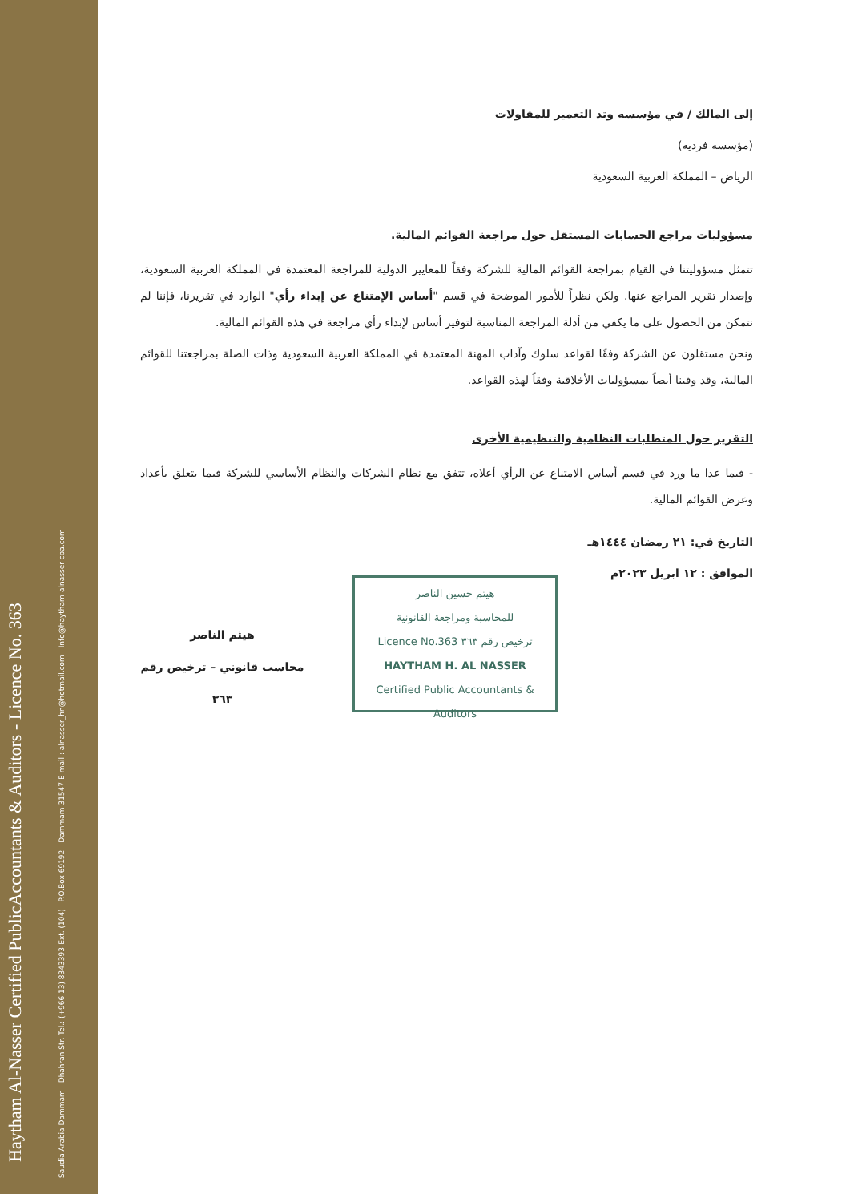Haytham Al-Nasser Certified PublicAccountants & Auditors - Licence No. 363
Saudia Arabia Dammam - Dhahran Str. Tel.: (+966 13) 8343393-Ext. (104) - P.O.Box 69192 - Dammam 31547 E-mail : alnasser_hn@hotmail.com - Info@haytham-alnasser-cpa.com
إلى المالك / في مؤسسه وتد التعمير للمقاولات
(مؤسسه فرديه)
الرياض – المملكة العربية السعودية
مسؤوليات مراجع الحسابات المستقل حول مراجعة القوائم المالية.
تتمثل مسؤوليتنا في القيام بمراجعة القوائم المالية للشركة وفقاً للمعايير الدولية للمراجعة المعتمدة في المملكة العربية السعودية، وإصدار تقرير المراجع عنها. ولكن نظراً للأمور الموضحة في قسم "أساس الإمتناع عن إبداء رأي" الوارد في تقريرنا، فإننا لم نتمكن من الحصول على ما يكفي من أدلة المراجعة المناسبة لتوفير أساس لإبداء رأي مراجعة في هذه القوائم المالية.
ونحن مستقلون عن الشركة وفقًا لقواعد سلوك وآداب المهنة المعتمدة في المملكة العربية السعودية وذات الصلة بمراجعتنا للقوائم المالية، وقد وفينا أيضاً بمسؤوليات الأخلاقية وفقاً لهذه القواعد.
التقرير حول المتطلبات النظامية والتنظيمية الأخرى
- فيما عدا ما ورد في قسم أساس الامتناع عن الرأي أعلاه، تتفق مع نظام الشركات والنظام الأساسي للشركة فيما يتعلق بأعداد وعرض القوائم المالية.
التاريخ في: ٢١ رمضان ١٤٤٤هـ
الموافق : ١٢ ابريل ٢٠٢٣م
هيثم الناصر
محاسب قانوني – ترخيص رقم ٣٦٣
هيثم حسين الناصر
للمحاسبة ومراجعة القانونية
Licence No.363 ترخيص رقم ٣٦٣
HAYTHAM H. AL NASSER
Certified Public Accountants & Auditors